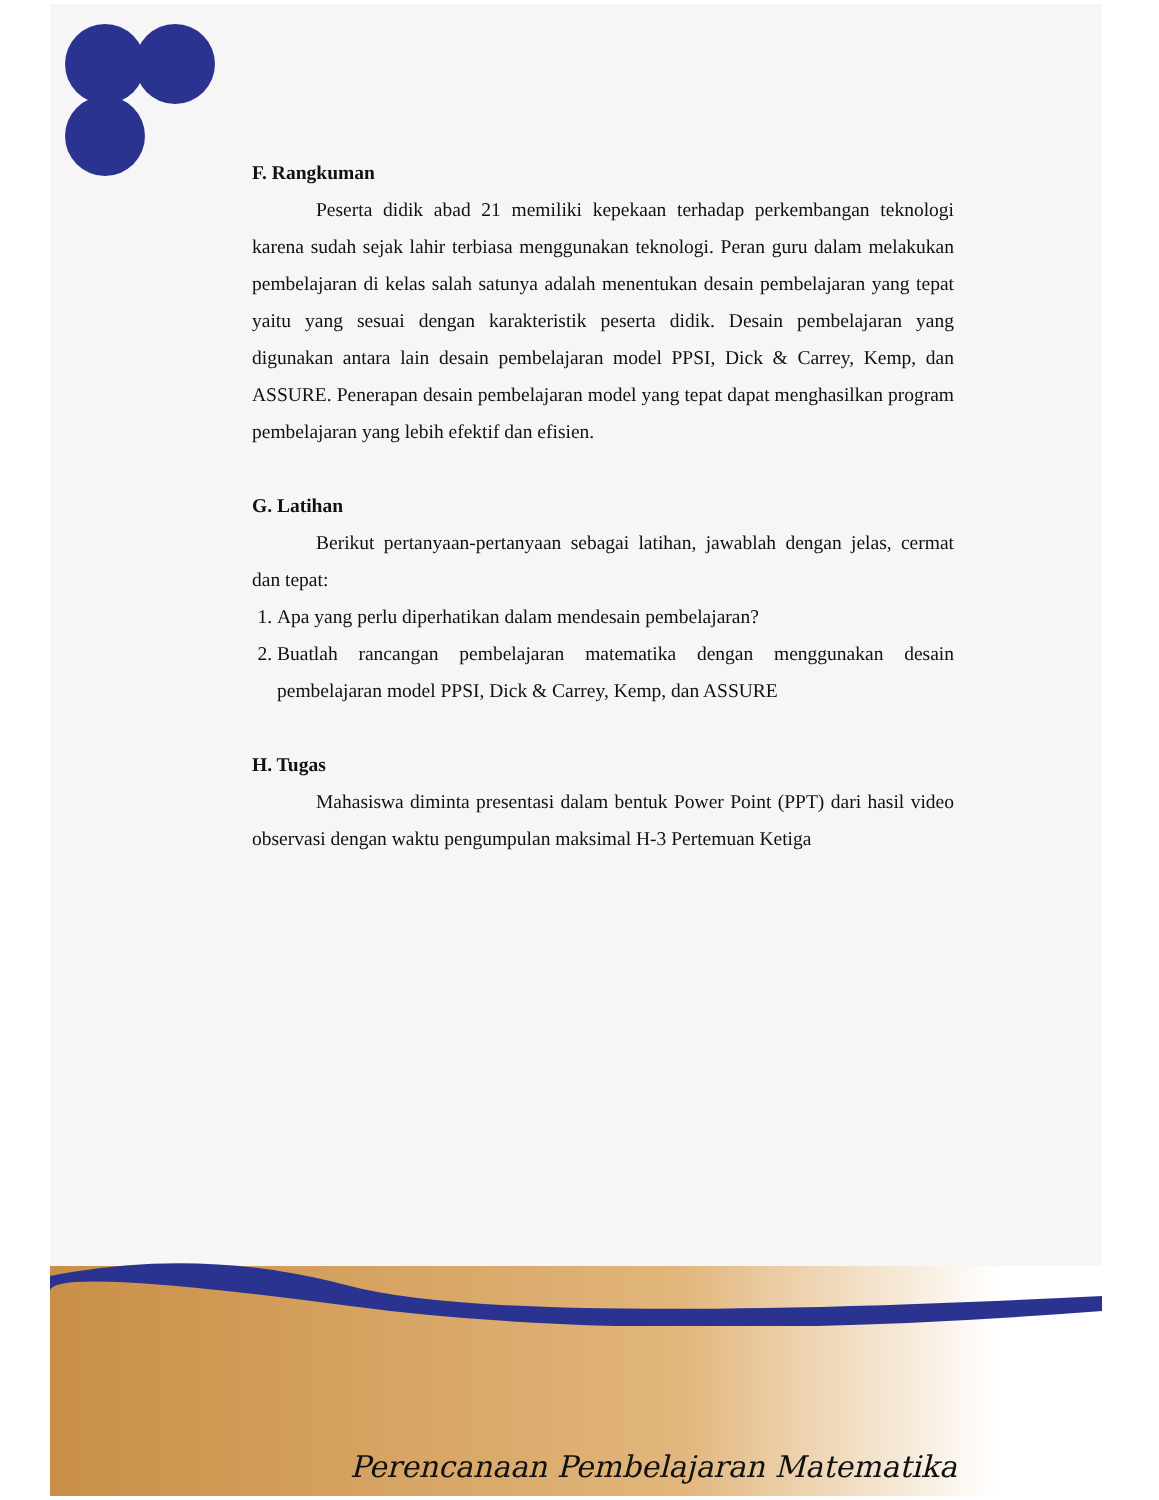F. Rangkuman
Peserta didik abad 21 memiliki kepekaan terhadap perkembangan teknologi karena sudah sejak lahir terbiasa menggunakan teknologi. Peran guru dalam melakukan pembelajaran di kelas salah satunya adalah menentukan desain pembelajaran yang tepat yaitu yang sesuai dengan karakteristik peserta didik. Desain pembelajaran yang digunakan antara lain desain pembelajaran model PPSI, Dick & Carrey, Kemp, dan ASSURE. Penerapan desain pembelajaran model yang tepat dapat menghasilkan program pembelajaran yang lebih efektif dan efisien.
G. Latihan
Berikut pertanyaan-pertanyaan sebagai latihan, jawablah dengan jelas, cermat dan tepat:
1. Apa yang perlu diperhatikan dalam mendesain pembelajaran?
2. Buatlah rancangan pembelajaran matematika dengan menggunakan desain pembelajaran model PPSI, Dick & Carrey, Kemp, dan ASSURE
H. Tugas
Mahasiswa diminta presentasi dalam bentuk Power Point (PPT) dari hasil video observasi dengan waktu pengumpulan maksimal H-3 Pertemuan Ketiga
Perencanaan Pembelajaran Matematika